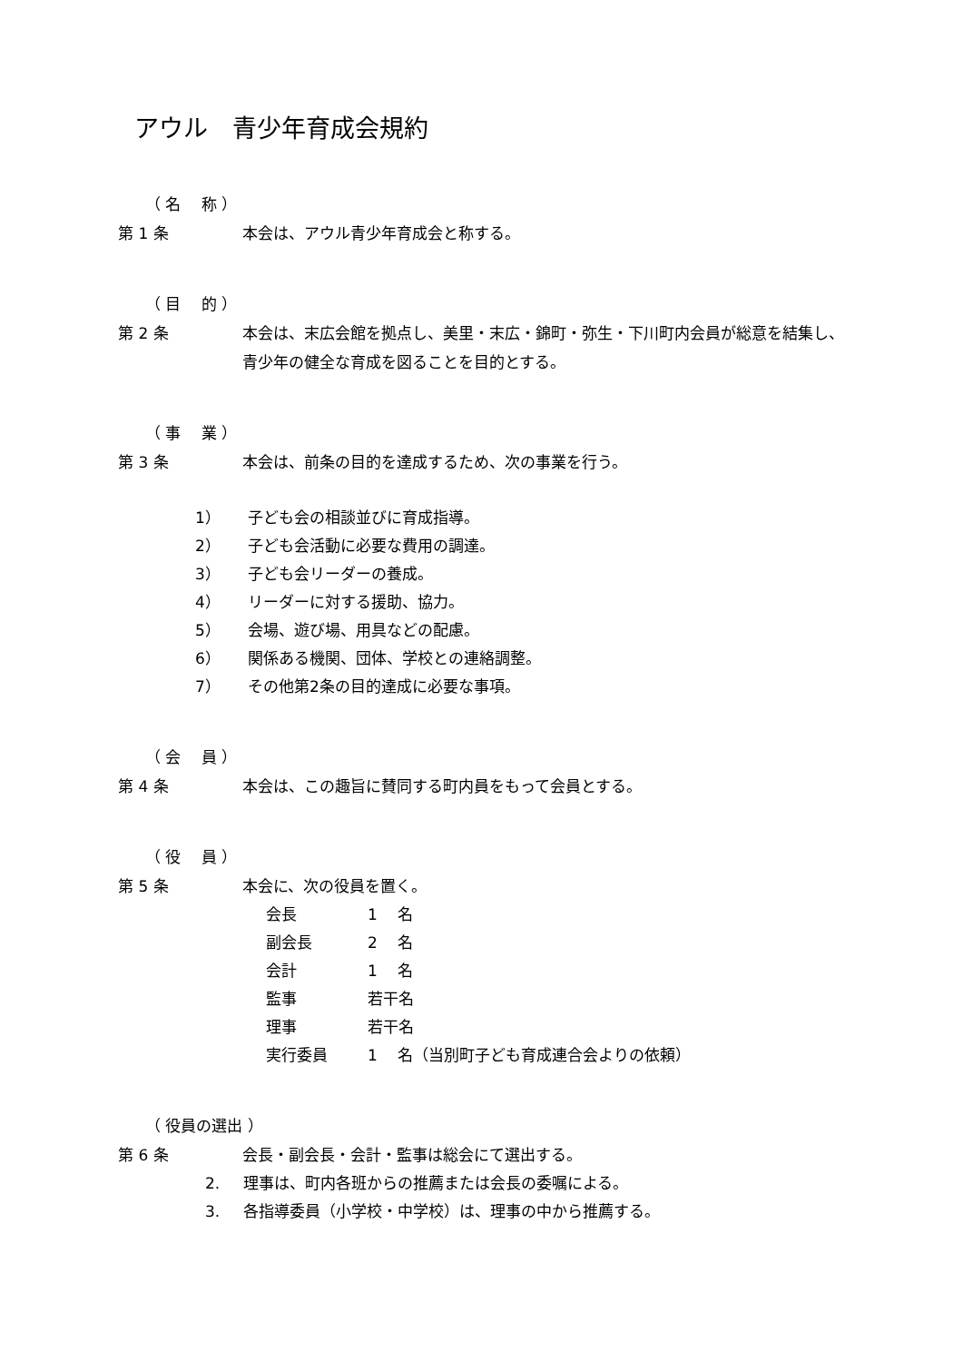アウル　青少年育成会規約
（ 名　 称 ）
第 1 条 本会は、アウル青少年育成会と称する。
（ 目　 的 ）
第 2 条 本会は、末広会館を拠点し、美里・末広・錦町・弥生・下川町内会員が総意を結集し、
青少年の健全な育成を図ることを目的とする。
（ 事　 業 ）
第 3 条 本会は、前条の目的を達成するため、次の事業を行う。
1） 子ども会の相談並びに育成指導。
2） 子ども会活動に必要な費用の調達。
3） 子ども会リーダーの養成。
4） リーダーに対する援助、協力。
5） 会場、遊び場、用具などの配慮。
6） 関係ある機関、団体、学校との連絡調整。
7） その他第2条の目的達成に必要な事項。
（ 会　 員 ）
第 4 条 本会は、この趣旨に賛同する町内員をもって会員とする。
（ 役　 員 ）
第 5 条 本会に、次の役員を置く。
会長 1　 名
副会長 2　 名
会計 1　 名
監事 若干名
理事 若干名
実行委員 1　 名（当別町子ども育成連合会よりの依頼）
（ 役員の選出 ）
第 6 条 会長・副会長・会計・監事は総会にて選出する。
2. 理事は、町内各班からの推薦または会長の委嘱による。
3. 各指導委員（小学校・中学校）は、理事の中から推薦する。